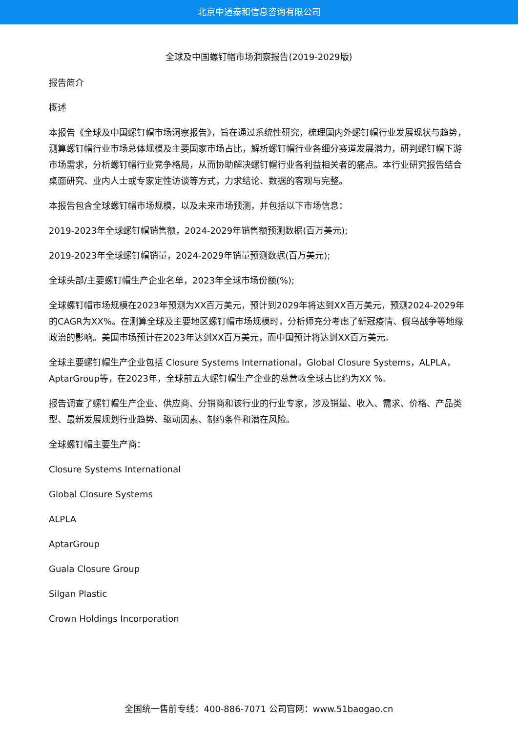北京中道泰和信息咨询有限公司
全球及中国螺钉帽市场洞察报告(2019-2029版)
报告简介
概述
本报告《全球及中国螺钉帽市场洞察报告》，旨在通过系统性研究，梳理国内外螺钉帽行业发展现状与趋势，测算螺钉帽行业市场总体规模及主要国家市场占比，解析螺钉帽行业各细分赛道发展潜力，研判螺钉帽下游市场需求，分析螺钉帽行业竞争格局，从而协助解决螺钉帽行业各利益相关者的痛点。本行业研究报告结合桌面研究、业内人士或专家定性访谈等方式，力求结论、数据的客观与完整。
本报告包含全球螺钉帽市场规模，以及未来市场预测，并包括以下市场信息：
2019-2023年全球螺钉帽销售额，2024-2029年销售额预测数据(百万美元);
2019-2023年全球螺钉帽销量，2024-2029年销量预测数据(百万美元);
全球头部/主要螺钉帽生产企业名单，2023年全球市场份额(%);
全球螺钉帽市场规模在2023年预测为XX百万美元，预计到2029年将达到XX百万美元，预测2024-2029年的CAGR为XX%。在测算全球及主要地区螺钉帽市场规模时，分析师充分考虑了新冠疫情、俄乌战争等地缘政治的影响。美国市场预计在2023年达到XX百万美元，而中国预计将达到XX百万美元。
全球主要螺钉帽生产企业包括 Closure Systems International，Global Closure Systems，ALPLA，AptarGroup等，在2023年，全球前五大螺钉帽生产企业的总营收全球占比约为XX %。
报告调查了螺钉帽生产企业、供应商、分销商和该行业的行业专家，涉及销量、收入、需求、价格、产品类型、最新发展规划行业趋势、驱动因素、制约条件和潜在风险。
全球螺钉帽主要生产商：
Closure Systems International
Global Closure Systems
ALPLA
AptarGroup
Guala Closure Group
Silgan Plastic
Crown Holdings Incorporation
全国统一售前专线：400-886-7071 公司官网：www.51baogao.cn